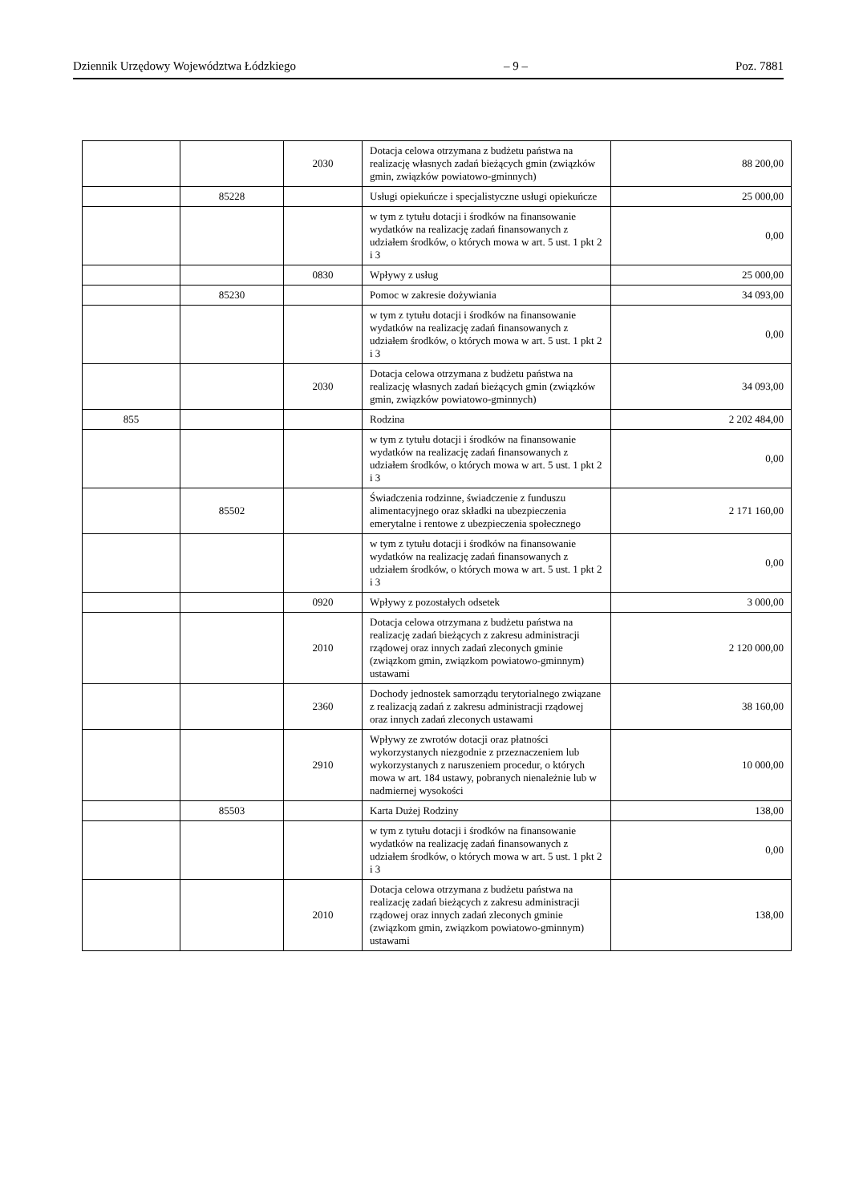Dziennik Urzędowy Województwa Łódzkiego – 9 – Poz. 7881
| | | 2030 | Dotacja celowa otrzymana z budżetu państwa na realizację własnych zadań bieżących gmin (związków gmin, związków powiatowo-gminnych) | 88 200,00 |
| | 85228 | | Usługi opiekuńcze i specjalistyczne usługi opiekuńcze | 25 000,00 |
| | | | w tym z tytułu dotacji i środków na finansowanie wydatków na realizację zadań finansowanych z udziałem środków, o których mowa w art. 5 ust. 1 pkt 2 i 3 | 0,00 |
| | | 0830 | Wpływy z usług | 25 000,00 |
| | 85230 | | Pomoc w zakresie dożywiania | 34 093,00 |
| | | | w tym z tytułu dotacji i środków na finansowanie wydatków na realizację zadań finansowanych z udziałem środków, o których mowa w art. 5 ust. 1 pkt 2 i 3 | 0,00 |
| | | 2030 | Dotacja celowa otrzymana z budżetu państwa na realizację własnych zadań bieżących gmin (związków gmin, związków powiatowo-gminnych) | 34 093,00 |
| 855 | | | Rodzina | 2 202 484,00 |
| | | | w tym z tytułu dotacji i środków na finansowanie wydatków na realizację zadań finansowanych z udziałem środków, o których mowa w art. 5 ust. 1 pkt 2 i 3 | 0,00 |
| | 85502 | | Świadczenia rodzinne, świadczenie z funduszu alimentacyjnego oraz składki na ubezpieczenia emerytalne i rentowe z ubezpieczenia społecznego | 2 171 160,00 |
| | | | w tym z tytułu dotacji i środków na finansowanie wydatków na realizację zadań finansowanych z udziałem środków, o których mowa w art. 5 ust. 1 pkt 2 i 3 | 0,00 |
| | | 0920 | Wpływy z pozostałych odsetek | 3 000,00 |
| | | 2010 | Dotacja celowa otrzymana z budżetu państwa na realizację zadań bieżących z zakresu administracji rządowej oraz innych zadań zleconych gminie (związkom gmin, związkom powiatowo-gminnym) ustawami | 2 120 000,00 |
| | | 2360 | Dochody jednostek samorządu terytorialnego związane z realizacją zadań z zakresu administracji rządowej oraz innych zadań zleconych ustawami | 38 160,00 |
| | | 2910 | Wpływy ze zwrotów dotacji oraz płatności wykorzystanych niezgodnie z przeznaczeniem lub wykorzystanych z naruszeniem procedur, o których mowa w art. 184 ustawy, pobranych nienależnie lub w nadmiernej wysokości | 10 000,00 |
| | 85503 | | Karta Dużej Rodziny | 138,00 |
| | | | w tym z tytułu dotacji i środków na finansowanie wydatków na realizację zadań finansowanych z udziałem środków, o których mowa w art. 5 ust. 1 pkt 2 i 3 | 0,00 |
| | | 2010 | Dotacja celowa otrzymana z budżetu państwa na realizację zadań bieżących z zakresu administracji rządowej oraz innych zadań zleconych gminie (związkom gmin, związkom powiatowo-gminnym) ustawami | 138,00 |